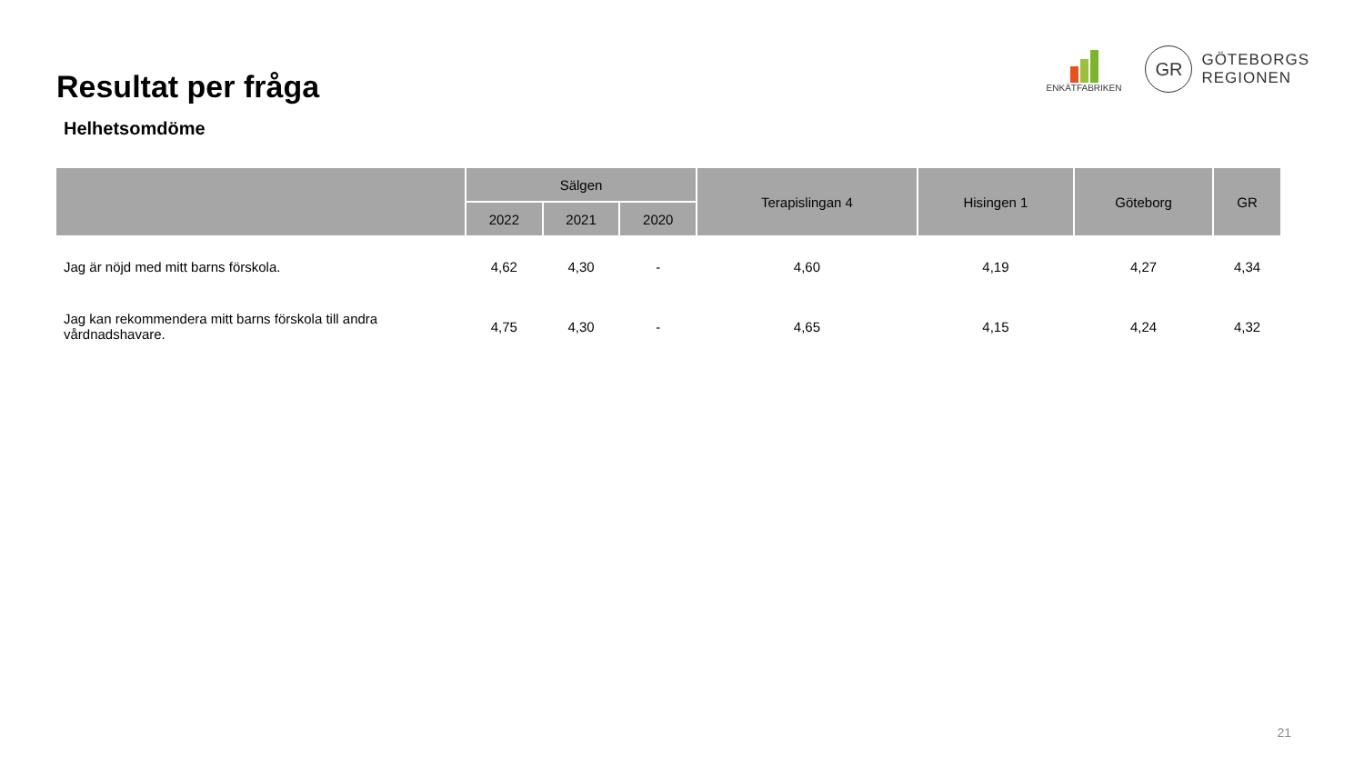Resultat per fråga
ENKÄTFABRIKEN
GR
GÖTEBORGS
REGIONEN
Helhetsomdöme
| | Sälgen | | | Terapislingan 4 | Hisingen 1 | Göteborg | GR |
| --- | --- | --- | --- | --- | --- | --- | --- |
| | 2022 | 2021 | 2020 | | | | |
| Jag är nöjd med mitt barns förskola. | 4,62 | 4,30 | - | 4,60 | 4,19 | 4,27 | 4,34 |
| Jag kan rekommendera mitt barns förskola till andra vårdnadshavare. | 4,75 | 4,30 | - | 4,65 | 4,15 | 4,24 | 4,32 |
21